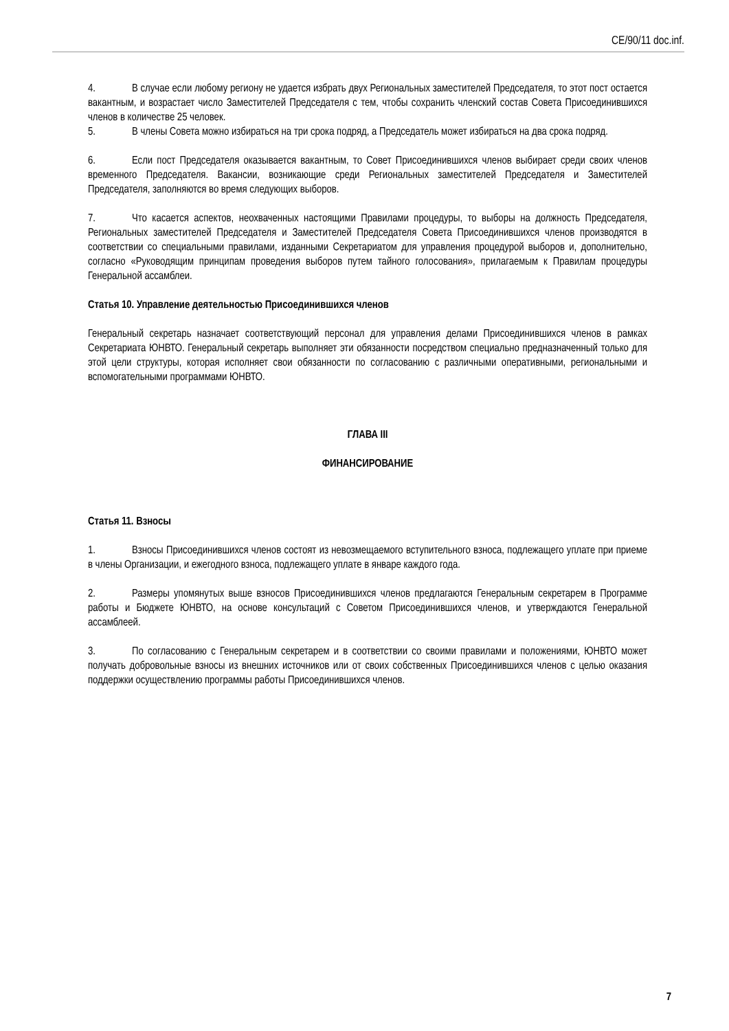CE/90/11 doc.inf.
4. В случае если любому региону не удается избрать двух Региональных заместителей Председателя, то этот пост остается вакантным, и возрастает число Заместителей Председателя с тем, чтобы сохранить членский состав Совета Присоединившихся членов в количестве 25 человек.
5. В члены Совета можно избираться на три срока подряд, а Председатель может избираться на два срока подряд.
6. Если пост Председателя оказывается вакантным, то Совет Присоединившихся членов выбирает среди своих членов временного Председателя. Вакансии, возникающие среди Региональных заместителей Председателя и Заместителей Председателя, заполняются во время следующих выборов.
7. Что касается аспектов, неохваченных настоящими Правилами процедуры, то выборы на должность Председателя, Региональных заместителей Председателя и Заместителей Председателя Совета Присоединившихся членов производятся в соответствии со специальными правилами, изданными Секретариатом для управления процедурой выборов и, дополнительно, согласно «Руководящим принципам проведения выборов путем тайного голосования», прилагаемым к Правилам процедуры Генеральной ассамблеи.
Статья 10. Управление деятельностью Присоединившихся членов
Генеральный секретарь назначает соответствующий персонал для управления делами Присоединившихся членов в рамках Секретариата ЮНВТО. Генеральный секретарь выполняет эти обязанности посредством специально предназначенный только для этой цели структуры, которая исполняет свои обязанности по согласованию с различными оперативными, региональными и вспомогательными программами ЮНВТО.
ГЛАВА III
ФИНАНСИРОВАНИЕ
Статья 11. Взносы
1. Взносы Присоединившихся членов состоят из невозмещаемого вступительного взноса, подлежащего уплате при приеме в члены Организации, и ежегодного взноса, подлежащего уплате в январе каждого года.
2. Размеры упомянутых выше взносов Присоединившихся членов предлагаются Генеральным секретарем в Программе работы и Бюджете ЮНВТО, на основе консультаций с Советом Присоединившихся членов, и утверждаются Генеральной ассамблеей.
3. По согласованию с Генеральным секретарем и в соответствии со своими правилами и положениями, ЮНВТО может получать добровольные взносы из внешних источников или от своих собственных Присоединившихся членов с целью оказания поддержки осуществлению программы работы Присоединившихся членов.
7